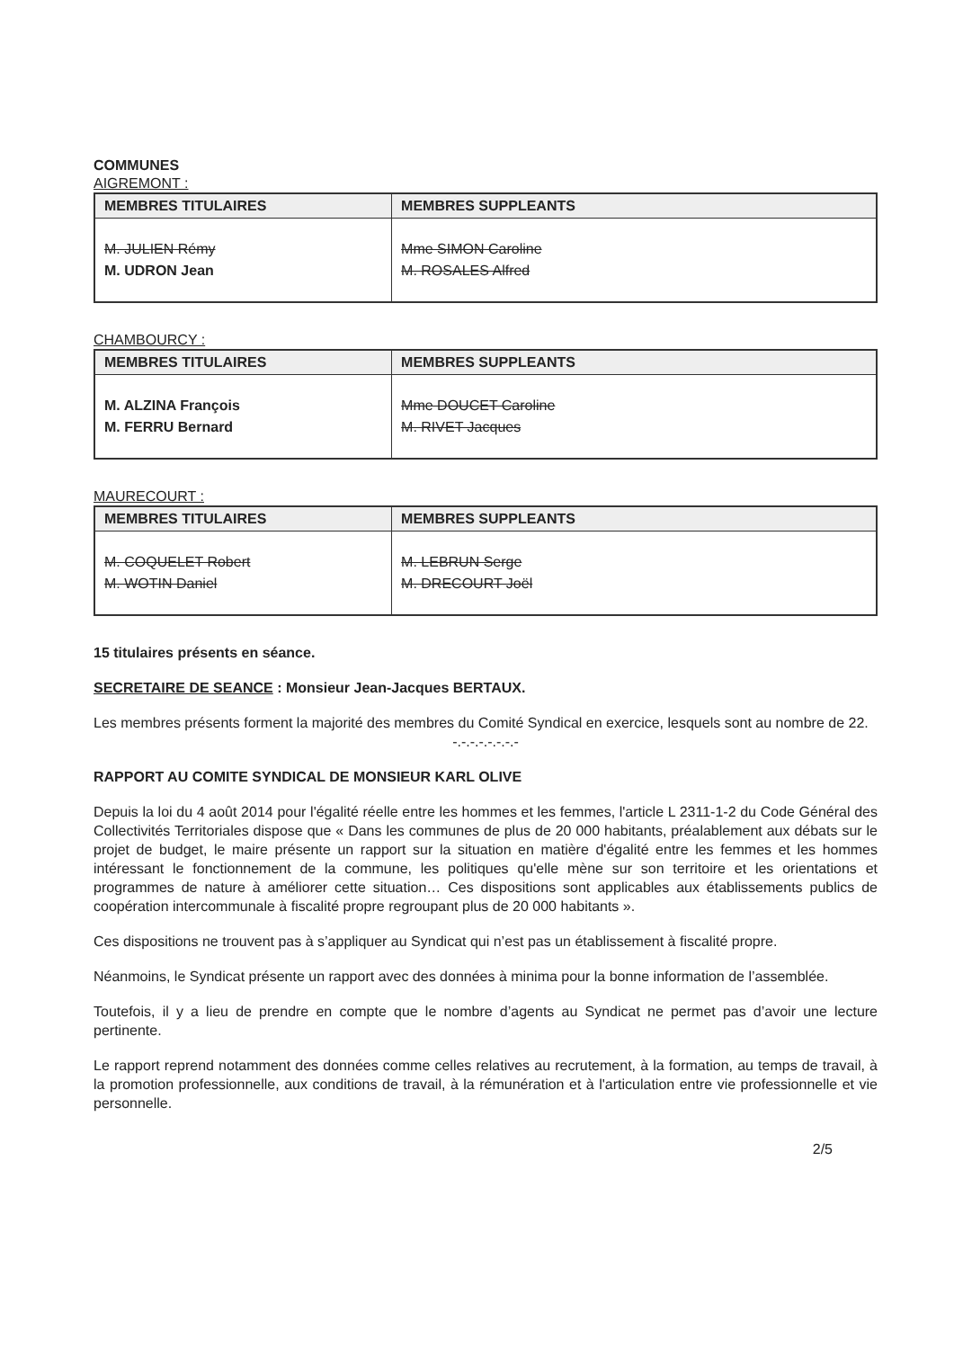COMMUNES
AIGREMONT :
| MEMBRES TITULAIRES | MEMBRES SUPPLEANTS |
| --- | --- |
| M. JULIEN Rémy M. UDRON Jean | Mme SIMON Caroline M. ROSALES Alfred |
CHAMBOURCY :
| MEMBRES TITULAIRES | MEMBRES SUPPLEANTS |
| --- | --- |
| M. ALZINA François M. FERRU Bernard | Mme DOUCET Caroline M. RIVET Jacques |
MAURECOURT :
| MEMBRES TITULAIRES | MEMBRES SUPPLEANTS |
| --- | --- |
| M. COQUELET Robert M. WOTIN Daniel | M. LEBRUN Serge M. DRECOURT Joël |
15 titulaires présents en séance.
SECRETAIRE DE SEANCE : Monsieur Jean-Jacques BERTAUX.
Les membres présents forment la majorité des membres du Comité Syndical en exercice, lesquels sont au nombre de 22.
-.-.-.-.-.-.-.-
RAPPORT AU COMITE SYNDICAL DE MONSIEUR KARL OLIVE
Depuis la loi du 4 août 2014 pour l'égalité réelle entre les hommes et les femmes, l'article L 2311-1-2 du Code Général des Collectivités Territoriales dispose que « Dans les communes de plus de 20 000 habitants, préalablement aux débats sur le projet de budget, le maire présente un rapport sur la situation en matière d'égalité entre les femmes et les hommes intéressant le fonctionnement de la commune, les politiques qu'elle mène sur son territoire et les orientations et programmes de nature à améliorer cette situation… Ces dispositions sont applicables aux établissements publics de coopération intercommunale à fiscalité propre regroupant plus de 20 000 habitants ».
Ces dispositions ne trouvent pas à s’appliquer au Syndicat qui n’est pas un établissement à fiscalité propre.
Néanmoins, le Syndicat présente un rapport avec des données à minima pour la bonne information de l’assemblée.
Toutefois, il y a lieu de prendre en compte que le nombre d’agents au Syndicat ne permet pas d’avoir une lecture pertinente.
Le rapport reprend notamment des données comme celles relatives au recrutement, à la formation, au temps de travail, à la promotion professionnelle, aux conditions de travail, à la rémunération et à l'articulation entre vie professionnelle et vie personnelle.
2/5